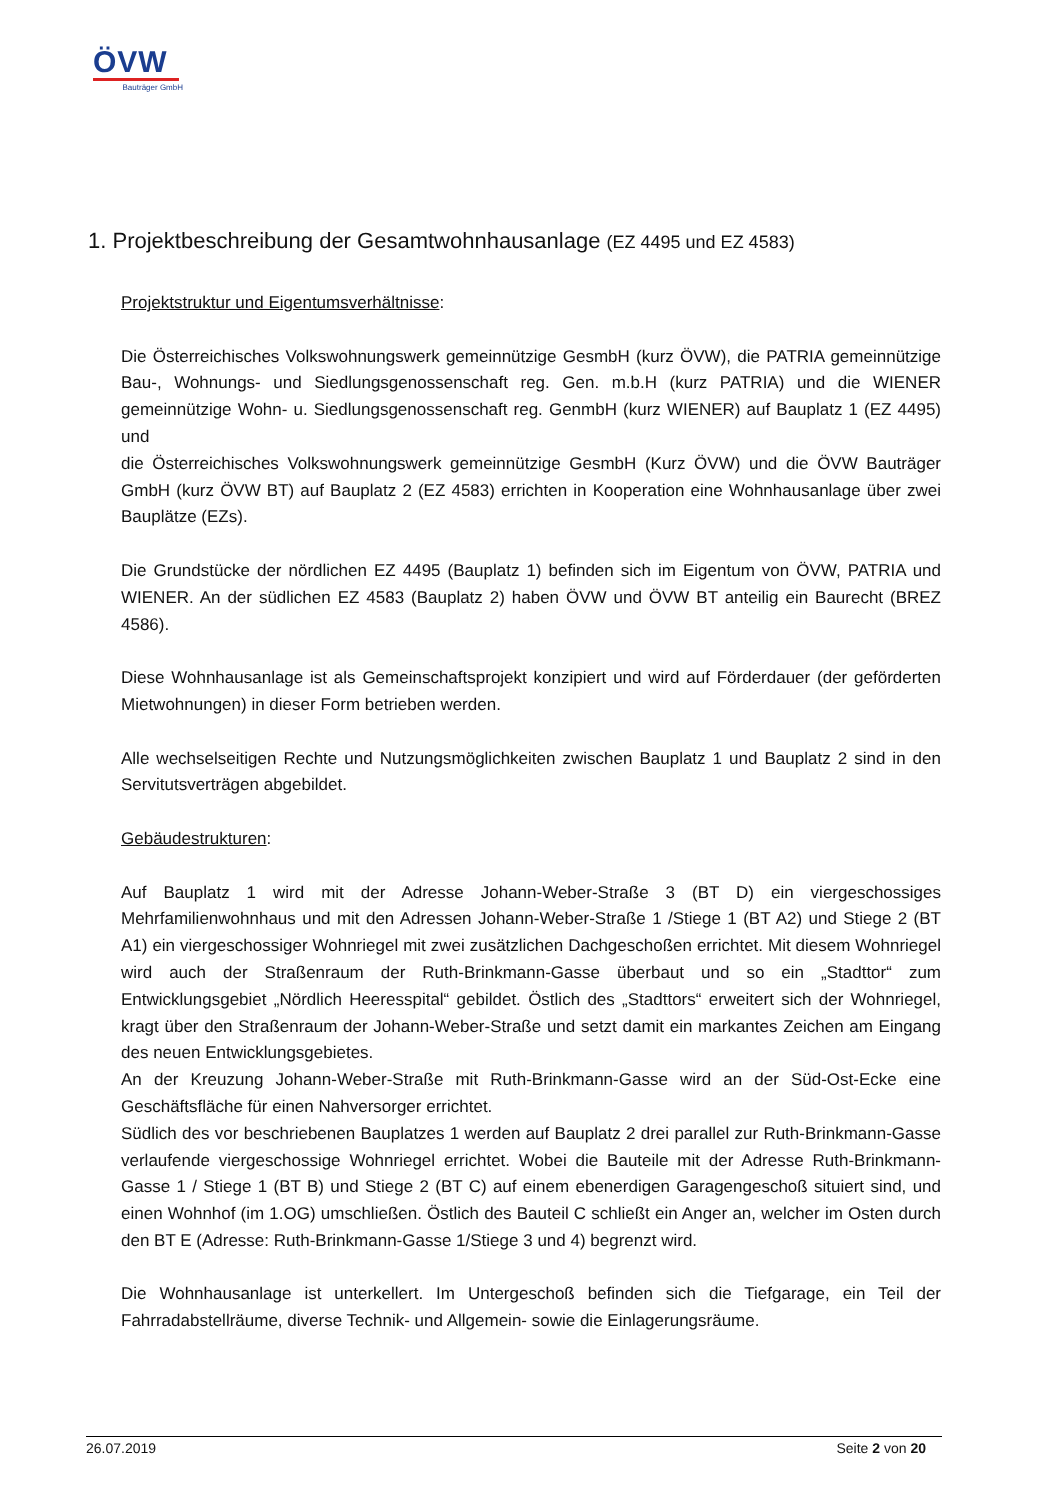ÖVW
Bauträger GmbH
1. Projektbeschreibung der Gesamtwohnhausanlage (EZ 4495 und EZ 4583)
Projektstruktur und Eigentumsverhältnisse:
Die Österreichisches Volkswohnungswerk gemeinnützige GesmbH (kurz ÖVW), die PATRIA gemeinnützige Bau-, Wohnungs- und Siedlungsgenossenschaft reg. Gen. m.b.H (kurz PATRIA) und die WIENER gemeinnützige Wohn- u. Siedlungsgenossenschaft reg. GenmbH (kurz WIENER) auf Bauplatz 1 (EZ 4495) und
die Österreichisches Volkswohnungswerk gemeinnützige GesmbH (Kurz ÖVW) und die ÖVW Bauträger GmbH (kurz ÖVW BT) auf Bauplatz 2 (EZ 4583) errichten in Kooperation eine Wohnhausanlage über zwei Bauplätze (EZs).
Die Grundstücke der nördlichen EZ 4495 (Bauplatz 1) befinden sich im Eigentum von ÖVW, PATRIA und WIENER. An der südlichen EZ 4583 (Bauplatz 2) haben ÖVW und ÖVW BT anteilig ein Baurecht (BREZ 4586).
Diese Wohnhausanlage ist als Gemeinschaftsprojekt konzipiert und wird auf Förderdauer (der geförderten Mietwohnungen) in dieser Form betrieben werden.
Alle wechselseitigen Rechte und Nutzungsmöglichkeiten zwischen Bauplatz 1 und Bauplatz 2 sind in den Servitutsverträgen abgebildet.
Gebäudestrukturen:
Auf Bauplatz 1 wird mit der Adresse Johann-Weber-Straße 3 (BT D) ein viergeschossiges Mehrfamilienwohnhaus und mit den Adressen Johann-Weber-Straße 1 /Stiege 1 (BT A2) und Stiege 2 (BT A1) ein viergeschossiger Wohnriegel mit zwei zusätzlichen Dachgeschoßen errichtet. Mit diesem Wohnriegel wird auch der Straßenraum der Ruth-Brinkmann-Gasse überbaut und so ein „Stadttor“ zum Entwicklungsgebiet „Nördlich Heeresspital“ gebildet. Östlich des „Stadttors“ erweitert sich der Wohnriegel, kragt über den Straßenraum der Johann-Weber-Straße und setzt damit ein markantes Zeichen am Eingang des neuen Entwicklungsgebietes.
An der Kreuzung Johann-Weber-Straße mit Ruth-Brinkmann-Gasse wird an der Süd-Ost-Ecke eine Geschäftsfläche für einen Nahversorger errichtet.
Südlich des vor beschriebenen Bauplatzes 1 werden auf Bauplatz 2 drei parallel zur Ruth-Brinkmann-Gasse verlaufende viergeschossige Wohnriegel errichtet. Wobei die Bauteile mit der Adresse Ruth-Brinkmann-Gasse 1 / Stiege 1 (BT B) und Stiege 2 (BT C) auf einem ebenerdigen Garagengeschoß situiert sind, und einen Wohnhof (im 1.OG) umschließen. Östlich des Bauteil C schließt ein Anger an, welcher im Osten durch den BT E (Adresse: Ruth-Brinkmann-Gasse 1/Stiege 3 und 4) begrenzt wird.
Die Wohnhausanlage ist unterkellert. Im Untergeschoß befinden sich die Tiefgarage, ein Teil der Fahrradabstellräume, diverse Technik- und Allgemein- sowie die Einlagerungsräume.
26.07.2019 Seite 2 von 20